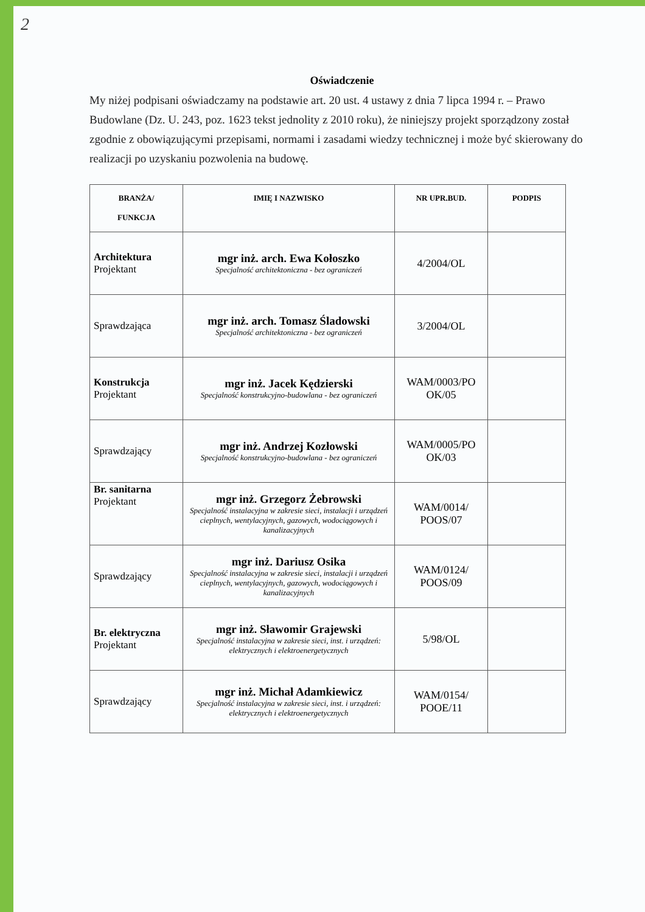2
Oświadczenie
My niżej podpisani oświadczamy na podstawie art. 20 ust. 4 ustawy z dnia 7 lipca 1994 r. – Prawo Budowlane (Dz. U. 243, poz. 1623 tekst jednolity z 2010 roku), że niniejszy projekt sporządzony został zgodnie z obowiązującymi przepisami, normami i zasadami wiedzy technicznej i może być skierowany do realizacji po uzyskaniu pozwolenia na budowę.
| BRANŻA/ FUNKCJA | IMIĘ I NAZWISKO | NR UPR.BUD. | PODPIS |
| --- | --- | --- | --- |
| Architektura Projektant | mgr inż. arch. Ewa Kołoszko Specjalność architektoniczna - bez ograniczeń | 4/2004/OL | |
| Sprawdzająca | mgr inż. arch. Tomasz Śladowski Specjalność architektoniczna - bez ograniczeń | 3/2004/OL | |
| Konstrukcja Projektant | mgr inż. Jacek Kędzierski Specjalność konstrukcyjno-budowlana - bez ograniczeń | WAM/0003/PO OK/05 | |
| Sprawdzający | mgr inż. Andrzej Kozłowski Specjalność konstrukcyjno-budowlana - bez ograniczeń | WAM/0005/PO OK/03 | |
| Br. sanitarna Projektant | mgr inż. Grzegorz Żebrowski Specjalność instalacyjna w zakresie sieci, instalacji i urządzeń cieplnych, wentylacyjnych, gazowych, wodociągowych i kanalizacyjnych | WAM/0014/ POOS/07 | |
| Sprawdzający | mgr inż. Dariusz Osika Specjalność instalacyjna w zakresie sieci, instalacji i urządzeń cieplnych, wentylacyjnych, gazowych, wodociągowych i kanalizacyjnych | WAM/0124/ POOS/09 | |
| Br. elektryczna Projektant | mgr inż. Sławomir Grajewski Specjalność instalacyjna w zakresie sieci, inst. i urządzeń: elektrycznych i elektroenergetycznych | 5/98/OL | |
| Sprawdzający | mgr inż. Michał Adamkiewicz Specjalność instalacyjna w zakresie sieci, inst. i urządzeń: elektrycznych i elektroenergetycznych | WAM/0154/ POOE/11 | |